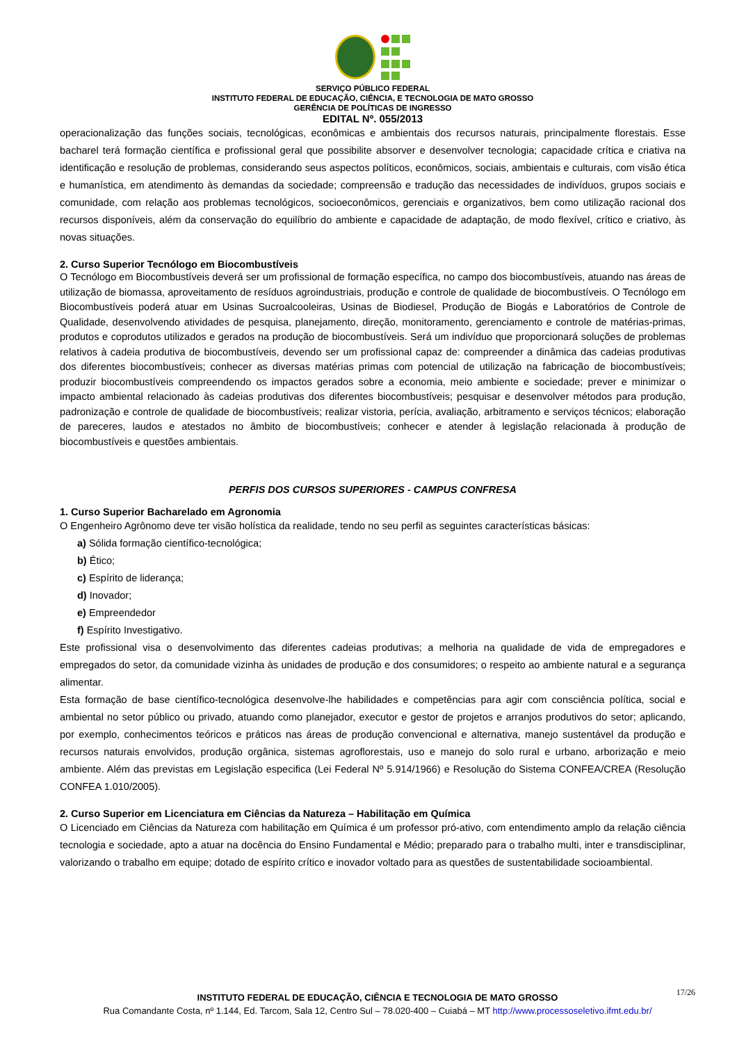SERVIÇO PÚBLICO FEDERAL
INSTITUTO FEDERAL DE EDUCAÇÃO, CIÊNCIA, E TECNOLOGIA DE MATO GROSSO
GERÊNCIA DE POLÍTICAS DE INGRESSO
EDITAL Nº. 055/2013
operacionalização das funções sociais, tecnológicas, econômicas e ambientais dos recursos naturais, principalmente florestais. Esse bacharel terá formação científica e profissional geral que possibilite absorver e desenvolver tecnologia; capacidade crítica e criativa na identificação e resolução de problemas, considerando seus aspectos políticos, econômicos, sociais, ambientais e culturais, com visão ética e humanística, em atendimento às demandas da sociedade; compreensão e tradução das necessidades de indivíduos, grupos sociais e comunidade, com relação aos problemas tecnológicos, socioeconômicos, gerenciais e organizativos, bem como utilização racional dos recursos disponíveis, além da conservação do equilíbrio do ambiente e capacidade de adaptação, de modo flexível, crítico e criativo, às novas situações.
2. Curso Superior Tecnólogo em Biocombustíveis
O Tecnólogo em Biocombustíveis deverá ser um profissional de formação específica, no campo dos biocombustíveis, atuando nas áreas de utilização de biomassa, aproveitamento de resíduos agroindustriais, produção e controle de qualidade de biocombustíveis. O Tecnólogo em Biocombustíveis poderá atuar em Usinas Sucroalcooleiras, Usinas de Biodiesel, Produção de Biogás e Laboratórios de Controle de Qualidade, desenvolvendo atividades de pesquisa, planejamento, direção, monitoramento, gerenciamento e controle de matérias-primas, produtos e coprodutos utilizados e gerados na produção de biocombustíveis. Será um indivíduo que proporcionará soluções de problemas relativos à cadeia produtiva de biocombustíveis, devendo ser um profissional capaz de: compreender a dinâmica das cadeias produtivas dos diferentes biocombustíveis; conhecer as diversas matérias primas com potencial de utilização na fabricação de biocombustíveis; produzir biocombustíveis compreendendo os impactos gerados sobre a economia, meio ambiente e sociedade; prever e minimizar o impacto ambiental relacionado às cadeias produtivas dos diferentes biocombustíveis; pesquisar e desenvolver métodos para produção, padronização e controle de qualidade de biocombustíveis; realizar vistoria, perícia, avaliação, arbitramento e serviços técnicos; elaboração de pareceres, laudos e atestados no âmbito de biocombustíveis; conhecer e atender à legislação relacionada à produção de biocombustíveis e questões ambientais.
PERFIS DOS CURSOS SUPERIORES - CAMPUS CONFRESA
1. Curso Superior Bacharelado em Agronomia
O Engenheiro Agrônomo deve ter visão holística da realidade, tendo no seu perfil as seguintes características básicas:
a) Sólida formação científico-tecnológica;
b) Ético;
c) Espírito de liderança;
d) Inovador;
e) Empreendedor
f) Espírito Investigativo.
Este profissional visa o desenvolvimento das diferentes cadeias produtivas; a melhoria na qualidade de vida de empregadores e empregados do setor, da comunidade vizinha às unidades de produção e dos consumidores; o respeito ao ambiente natural e a segurança alimentar.
Esta formação de base científico-tecnológica desenvolve-lhe habilidades e competências para agir com consciência política, social e ambiental no setor público ou privado, atuando como planejador, executor e gestor de projetos e arranjos produtivos do setor; aplicando, por exemplo, conhecimentos teóricos e práticos nas áreas de produção convencional e alternativa, manejo sustentável da produção e recursos naturais envolvidos, produção orgânica, sistemas agroflorestais, uso e manejo do solo rural e urbano, arborização e meio ambiente. Além das previstas em Legislação especifica (Lei Federal Nº 5.914/1966) e Resolução do Sistema CONFEA/CREA (Resolução CONFEA 1.010/2005).
2. Curso Superior em Licenciatura em Ciências da Natureza – Habilitação em Química
O Licenciado em Ciências da Natureza com habilitação em Química é um professor pró-ativo, com entendimento amplo da relação ciência tecnologia e sociedade, apto a atuar na docência do Ensino Fundamental e Médio; preparado para o trabalho multi, inter e transdisciplinar, valorizando o trabalho em equipe; dotado de espírito crítico e inovador voltado para as questões de sustentabilidade socioambiental.
17/26
INSTITUTO FEDERAL DE EDUCAÇÃO, CIÊNCIA E TECNOLOGIA DE MATO GROSSO
Rua Comandante Costa, nº 1.144, Ed. Tarcom, Sala 12, Centro Sul – 78.020-400 – Cuiabá – MT http://www.processoseletivo.ifmt.edu.br/